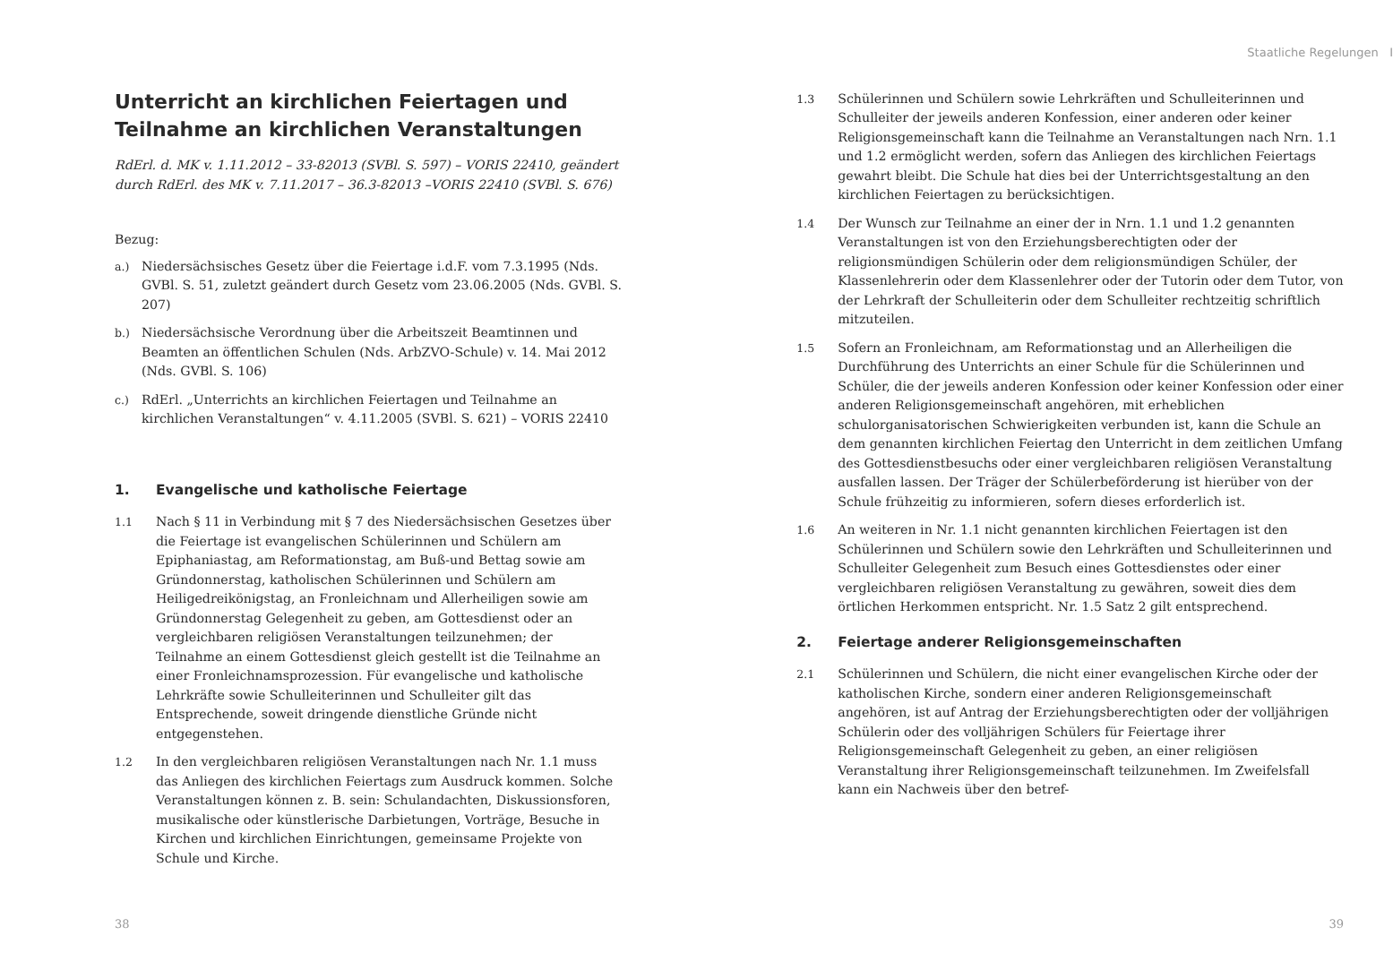Unterricht an kirchlichen Feiertagen und Teilnahme an kirchlichen Veranstaltungen
RdErl. d. MK v. 1.11.2012 – 33-82013 (SVBl. S. 597) – VORIS 22410, geändert durch RdErl. des MK v. 7.11.2017 – 36.3-82013 –VORIS 22410 (SVBl. S. 676)
Bezug:
a.) Niedersächsisches Gesetz über die Feiertage i.d.F. vom 7.3.1995 (Nds. GVBl. S. 51, zuletzt geändert durch Gesetz vom 23.06.2005 (Nds. GVBl. S. 207)
b.) Niedersächsische Verordnung über die Arbeitszeit Beamtinnen und Beamten an öffentlichen Schulen (Nds. ArbZVO-Schule) v. 14. Mai 2012 (Nds. GVBl. S. 106)
c.) RdErl. „Unterrichts an kirchlichen Feiertagen und Teilnahme an kirchlichen Veranstaltungen“ v. 4.11.2005 (SVBl. S. 621) – VORIS 22410
1. Evangelische und katholische Feiertage
1.1 Nach § 11 in Verbindung mit § 7 des Niedersächsischen Gesetzes über die Feiertage ist evangelischen Schülerinnen und Schülern am Epiphaniastag, am Reformationstag, am Buß-und Bettag sowie am Gründonnerstag, katholischen Schülerinnen und Schülern am Heiligedreikönigstag, an Fronleichnam und Allerheiligen sowie am Gründonnerstag Gelegenheit zu geben, am Gottesdienst oder an vergleichbaren religiösen Veranstaltungen teilzunehmen; der Teilnahme an einem Gottesdienst gleich gestellt ist die Teilnahme an einer Fronleichnamsprozession. Für evangelische und katholische Lehrkräfte sowie Schulleiterinnen und Schulleiter gilt das Entsprechende, soweit dringende dienstliche Gründe nicht entgegenstehen.
1.2 In den vergleichbaren religiösen Veranstaltungen nach Nr. 1.1 muss das Anliegen des kirchlichen Feiertags zum Ausdruck kommen. Solche Veranstaltungen können z. B. sein: Schulandachten, Diskussionsforen, musikalische oder künstlerische Darbietungen, Vorträge, Besuche in Kirchen und kirchlichen Einrichtungen, gemeinsame Projekte von Schule und Kirche.
38
Staatliche Regelungen I
1.3 Schülerinnen und Schülern sowie Lehrkräften und Schulleiterinnen und Schulleiter der jeweils anderen Konfession, einer anderen oder keiner Religionsgemeinschaft kann die Teilnahme an Veranstaltungen nach Nrn. 1.1 und 1.2 ermöglicht werden, sofern das Anliegen des kirchlichen Feiertags gewahrt bleibt. Die Schule hat dies bei der Unterrichtsgestaltung an den kirchlichen Feiertagen zu berücksichtigen.
1.4 Der Wunsch zur Teilnahme an einer der in Nrn. 1.1 und 1.2 genannten Veranstaltungen ist von den Erziehungsberechtigten oder der religionsmündigen Schülerin oder dem religionsmündigen Schüler, der Klassenlehrerin oder dem Klassenlehrer oder der Tutorin oder dem Tutor, von der Lehrkraft der Schulleiterin oder dem Schulleiter rechtzeitig schriftlich mitzuteilen.
1.5 Sofern an Fronleichnam, am Reformationstag und an Allerheiligen die Durchführung des Unterrichts an einer Schule für die Schülerinnen und Schüler, die der jeweils anderen Konfession oder keiner Konfession oder einer anderen Religionsgemeinschaft angehören, mit erheblichen schulorganisatorischen Schwierigkeiten verbunden ist, kann die Schule an dem genannten kirchlichen Feiertag den Unterricht in dem zeitlichen Umfang des Gottesdienstbesuchs oder einer vergleichbaren religiösen Veranstaltung ausfallen lassen. Der Träger der Schülerbeförderung ist hierüber von der Schule frühzeitig zu informieren, sofern dieses erforderlich ist.
1.6 An weiteren in Nr. 1.1 nicht genannten kirchlichen Feiertagen ist den Schülerinnen und Schülern sowie den Lehrkräften und Schulleiterinnen und Schulleiter Gelegenheit zum Besuch eines Gottesdienstes oder einer vergleichbaren religiösen Veranstaltung zu gewähren, soweit dies dem örtlichen Herkommen entspricht. Nr. 1.5 Satz 2 gilt entsprechend.
2. Feiertage anderer Religionsgemeinschaften
2.1 Schülerinnen und Schülern, die nicht einer evangelischen Kirche oder der katholischen Kirche, sondern einer anderen Religionsgemeinschaft angehören, ist auf Antrag der Erziehungsberechtigten oder der volljährigen Schülerin oder des volljährigen Schülers für Feiertage ihrer Religionsgemeinschaft Gelegenheit zu geben, an einer religiösen Veranstaltung ihrer Religionsgemeinschaft teilzunehmen. Im Zweifelsfall kann ein Nachweis über den betref-
39